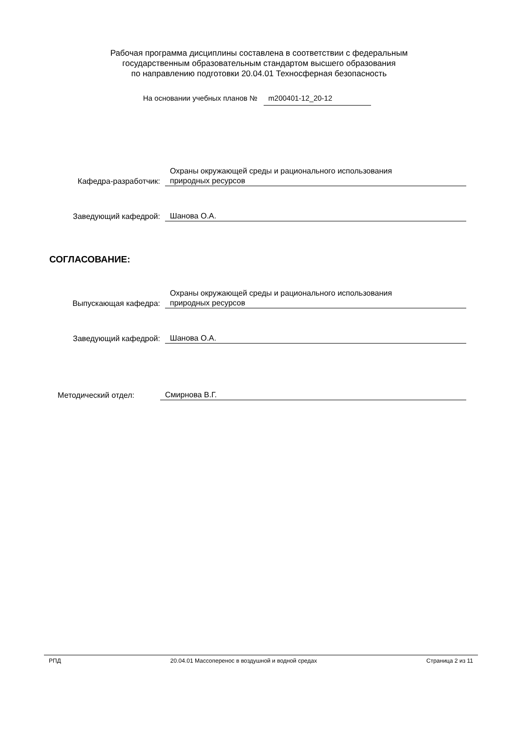Рабочая программа дисциплины составлена в соответствии с федеральным
государственным образовательным стандартом высшего образования
по направлению подготовки 20.04.01 Техносферная безопасность
На основании учебных планов № m200401-12_20-12
Кафедра-разработчик: Охраны окружающей среды и рационального использования
природных ресурсов
Заведующий кафедрой: Шанова О.А.
СОГЛАСОВАНИЕ:
Выпускающая кафедра: Охраны окружающей среды и рационального использования
природных ресурсов
Заведующий кафедрой: Шанова О.А.
Методический отдел: Смирнова В.Г.
РПД 20.04.01 Массоперенос в воздушной и водной средах Страница 2 из 11